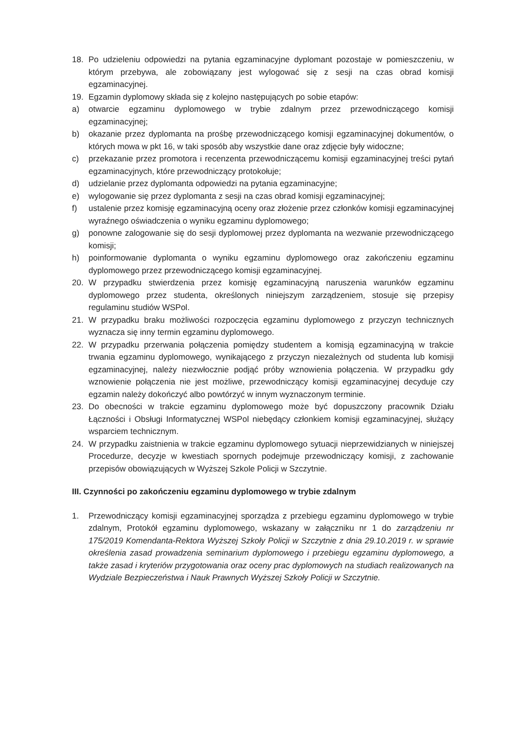18. Po udzieleniu odpowiedzi na pytania egzaminacyjne dyplomant pozostaje w pomieszczeniu, w którym przebywa, ale zobowiązany jest wylogować się z sesji na czas obrad komisji egzaminacyjnej.
19. Egzamin dyplomowy składa się z kolejno następujących po sobie etapów:
a) otwarcie egzaminu dyplomowego w trybie zdalnym przez przewodniczącego komisji egzaminacyjnej;
b) okazanie przez dyplomanta na prośbę przewodniczącego komisji egzaminacyjnej dokumentów, o których mowa w pkt 16, w taki sposób aby wszystkie dane oraz zdjęcie były widoczne;
c) przekazanie przez promotora i recenzenta przewodniczącemu komisji egzaminacyjnej treści pytań egzaminacyjnych, które przewodniczący protokołuje;
d) udzielanie przez dyplomanta odpowiedzi na pytania egzaminacyjne;
e) wylogowanie się przez dyplomanta z sesji na czas obrad komisji egzaminacyjnej;
f) ustalenie przez komisję egzaminacyjną oceny oraz złożenie przez członków komisji egzaminacyjnej wyraźnego oświadczenia o wyniku egzaminu dyplomowego;
g) ponowne zalogowanie się do sesji dyplomowej przez dyplomanta na wezwanie przewodniczącego komisji;
h) poinformowanie dyplomanta o wyniku egzaminu dyplomowego oraz zakończeniu egzaminu dyplomowego przez przewodniczącego komisji egzaminacyjnej.
20. W przypadku stwierdzenia przez komisję egzaminacyjną naruszenia warunków egzaminu dyplomowego przez studenta, określonych niniejszym zarządzeniem, stosuje się przepisy regulaminu studiów WSPol.
21. W przypadku braku możliwości rozpoczęcia egzaminu dyplomowego z przyczyn technicznych wyznacza się inny termin egzaminu dyplomowego.
22. W przypadku przerwania połączenia pomiędzy studentem a komisją egzaminacyjną w trakcie trwania egzaminu dyplomowego, wynikającego z przyczyn niezależnych od studenta lub komisji egzaminacyjnej, należy niezwłocznie podjąć próby wznowienia połączenia. W przypadku gdy wznowienie połączenia nie jest możliwe, przewodniczący komisji egzaminacyjnej decyduje czy egzamin należy dokończyć albo powtórzyć w innym wyznaczonym terminie.
23. Do obecności w trakcie egzaminu dyplomowego może być dopuszczony pracownik Działu Łączności i Obsługi Informatycznej WSPol niebędący członkiem komisji egzaminacyjnej, służący wsparciem technicznym.
24. W przypadku zaistnienia w trakcie egzaminu dyplomowego sytuacji nieprzewidzianych w niniejszej Procedurze, decyzje w kwestiach spornych podejmuje przewodniczący komisji, z zachowanie przepisów obowiązujących w Wyższej Szkole Policji w Szczytnie.
III. Czynności po zakończeniu egzaminu dyplomowego w trybie zdalnym
1. Przewodniczący komisji egzaminacyjnej sporządza z przebiegu egzaminu dyplomowego w trybie zdalnym, Protokół egzaminu dyplomowego, wskazany w załączniku nr 1 do zarządzeniu nr 175/2019 Komendanta-Rektora Wyższej Szkoły Policji w Szczytnie z dnia 29.10.2019 r. w sprawie określenia zasad prowadzenia seminarium dyplomowego i przebiegu egzaminu dyplomowego, a także zasad i kryteriów przygotowania oraz oceny prac dyplomowych na studiach realizowanych na Wydziale Bezpieczeństwa i Nauk Prawnych Wyższej Szkoły Policji w Szczytnie.